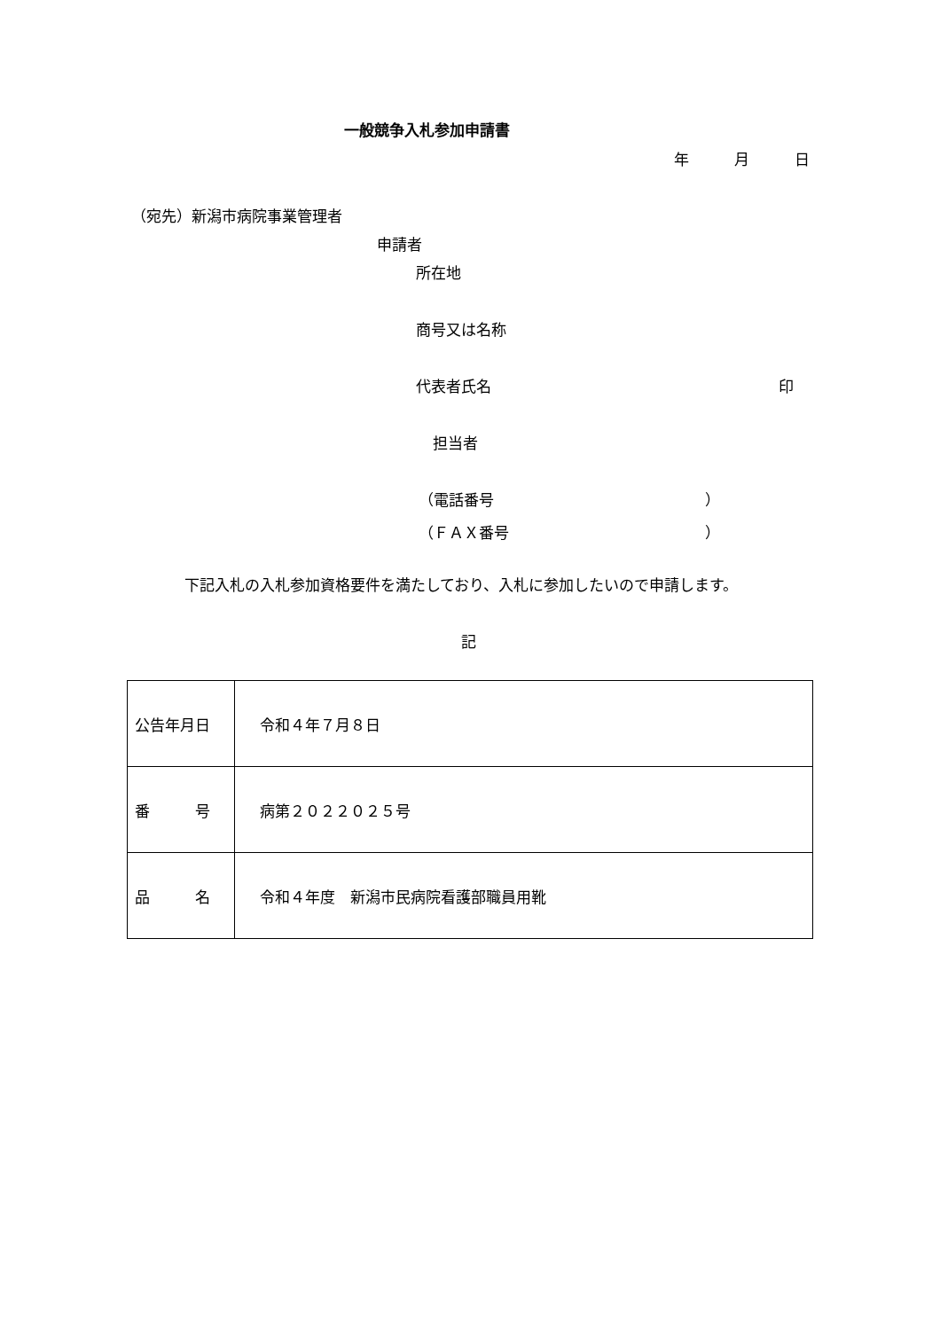一般競争入札参加申請書
年　　　月　　　日
（宛先）新潟市病院事業管理者
申請者
所在地
商号又は名称
代表者氏名
印
担当者
（電話番号　　　　　　　　　　　　　　）
（ＦＡＸ番号　　　　　　　　　　　　　）
下記入札の入札参加資格要件を満たしており、入札に参加したいので申請します。
記
| 公告年月日 | 令和４年７月８日 |
| 番 号 | 病第２０２２０２５号 |
| 品 名 | 令和４年度 新潟市民病院看護部職員用靴 |